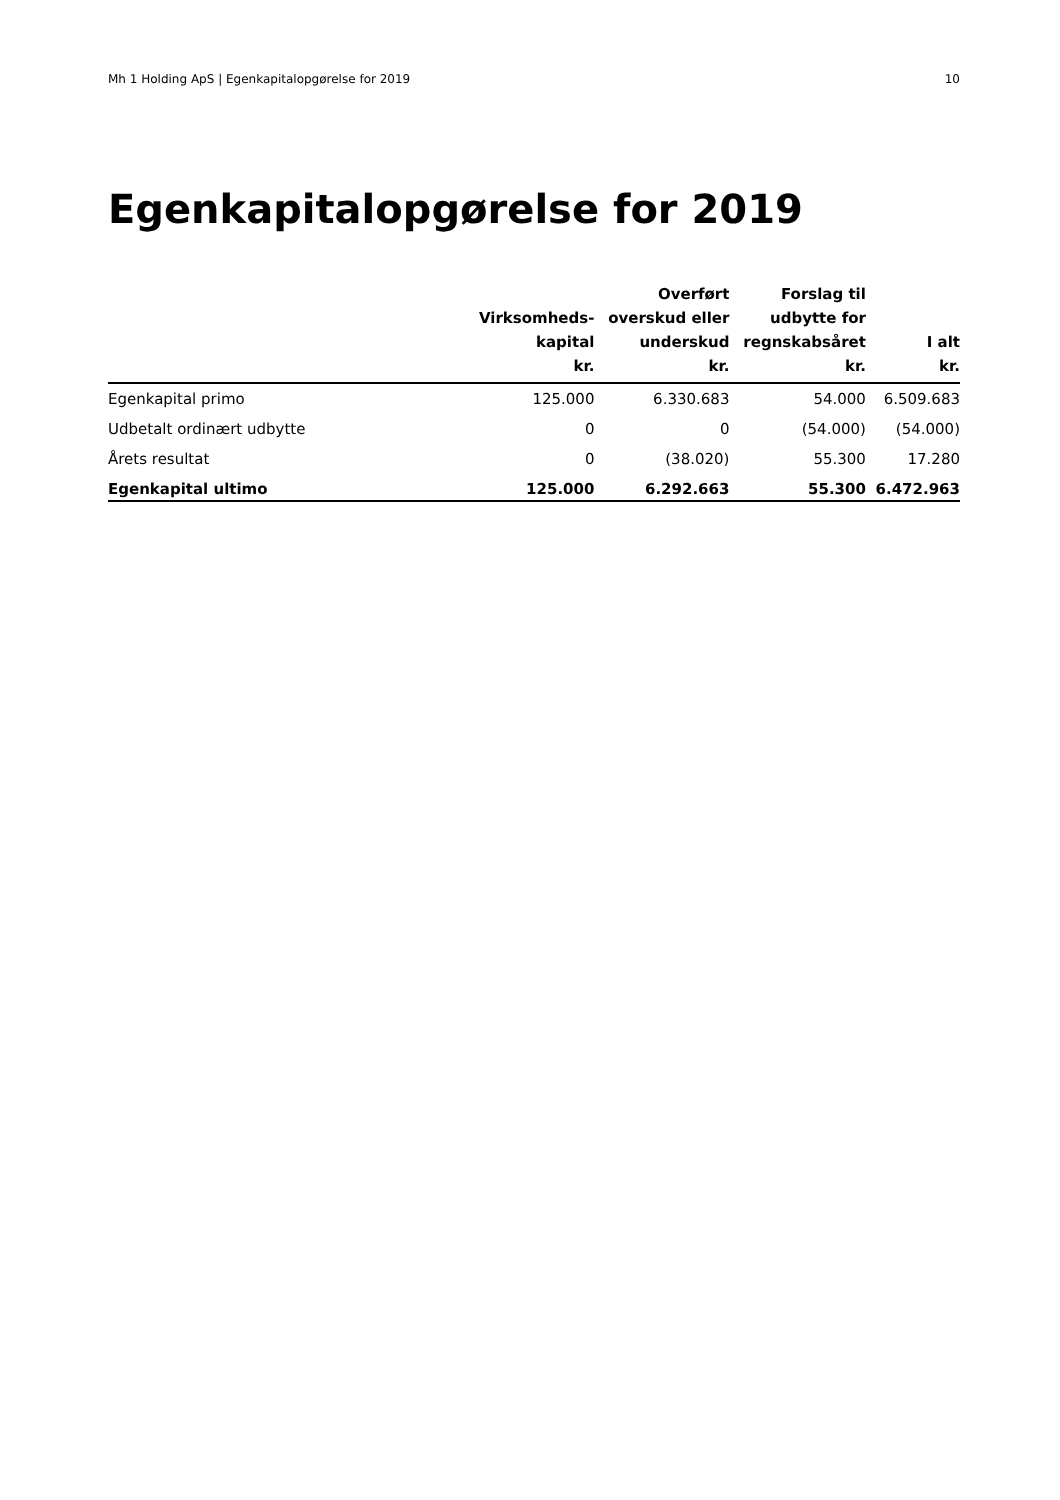Mh 1 Holding ApS | Egenkapitalopgørelse for 2019 10
Egenkapitalopgørelse for 2019
| | Virksomheds- kapital kr. | Overført overskud eller underskud kr. | Forslag til udbytte for regnskabsåret kr. | I alt kr. |
| --- | --- | --- | --- | --- |
| Egenkapital primo | 125.000 | 6.330.683 | 54.000 | 6.509.683 |
| Udbetalt ordinært udbytte | 0 | 0 | (54.000) | (54.000) |
| Årets resultat | 0 | (38.020) | 55.300 | 17.280 |
| Egenkapital ultimo | 125.000 | 6.292.663 | 55.300 | 6.472.963 |